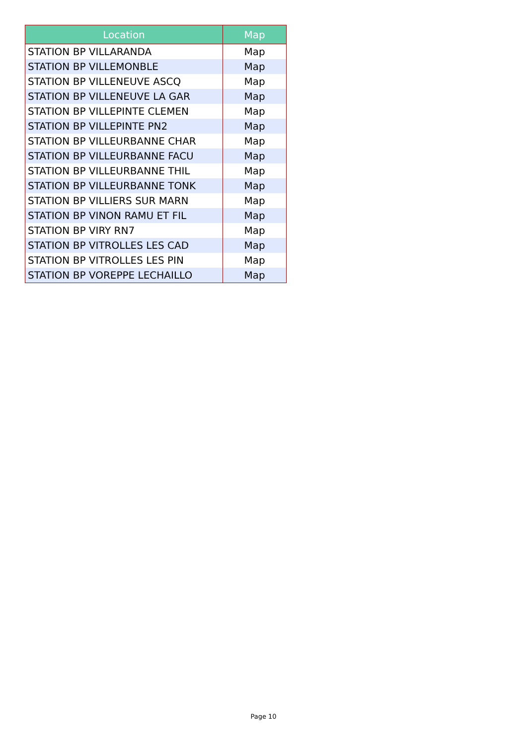| Location | Map |
| --- | --- |
| STATION BP VILLARANDA | Map |
| STATION BP VILLEMONBLE | Map |
| STATION BP VILLENEUVE ASCQ | Map |
| STATION BP VILLENEUVE LA GAR | Map |
| STATION BP VILLEPINTE CLEMEN | Map |
| STATION BP VILLEPINTE PN2 | Map |
| STATION BP VILLEURBANNE CHAR | Map |
| STATION BP VILLEURBANNE FACU | Map |
| STATION BP VILLEURBANNE THIL | Map |
| STATION BP VILLEURBANNE TONK | Map |
| STATION BP VILLIERS SUR MARN | Map |
| STATION BP VINON RAMU ET FIL | Map |
| STATION BP VIRY RN7 | Map |
| STATION BP VITROLLES LES CAD | Map |
| STATION BP VITROLLES LES PIN | Map |
| STATION BP VOREPPE LECHAILLO | Map |
Page 10